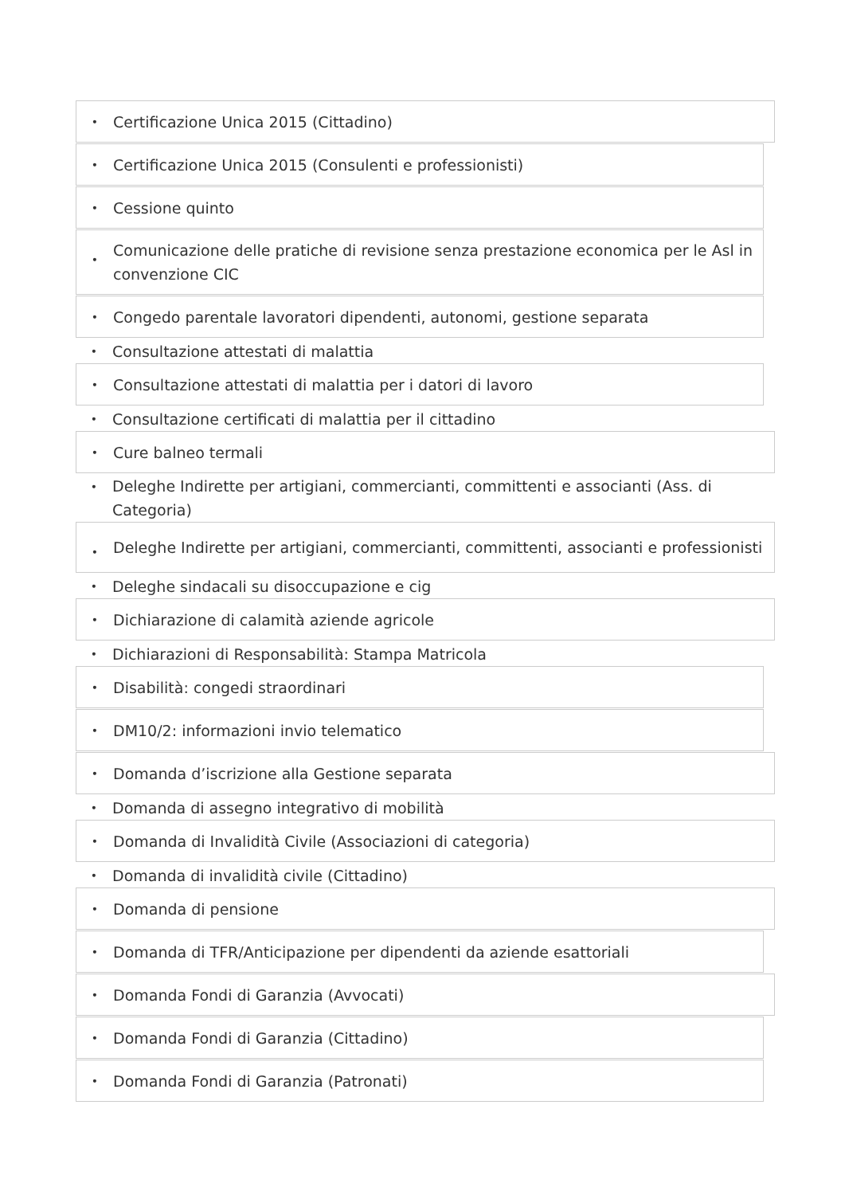• Certificazione Unica 2015 (Cittadino)
• Certificazione Unica 2015 (Consulenti e professionisti)
• Cessione quinto
• Comunicazione delle pratiche di revisione senza prestazione economica per le Asl in convenzione CIC
• Congedo parentale lavoratori dipendenti, autonomi, gestione separata
• Consultazione attestati di malattia
• Consultazione attestati di malattia per i datori di lavoro
• Consultazione certificati di malattia per il cittadino
• Cure balneo termali
• Deleghe Indirette per artigiani, commercianti, committenti e associanti (Ass. di Categoria)
• Deleghe Indirette per artigiani, commercianti, committenti, associanti e professionisti
• Deleghe sindacali su disoccupazione e cig
• Dichiarazione di calamità aziende agricole
• Dichiarazioni di Responsabilità: Stampa Matricola
• Disabilità: congedi straordinari
• DM10/2: informazioni invio telematico
• Domanda d’iscrizione alla Gestione separata
• Domanda di assegno integrativo di mobilità
• Domanda di Invalidità Civile (Associazioni di categoria)
• Domanda di invalidità civile (Cittadino)
• Domanda di pensione
• Domanda di TFR/Anticipazione per dipendenti da aziende esattoriali
• Domanda Fondi di Garanzia (Avvocati)
• Domanda Fondi di Garanzia (Cittadino)
• Domanda Fondi di Garanzia (Patronati)